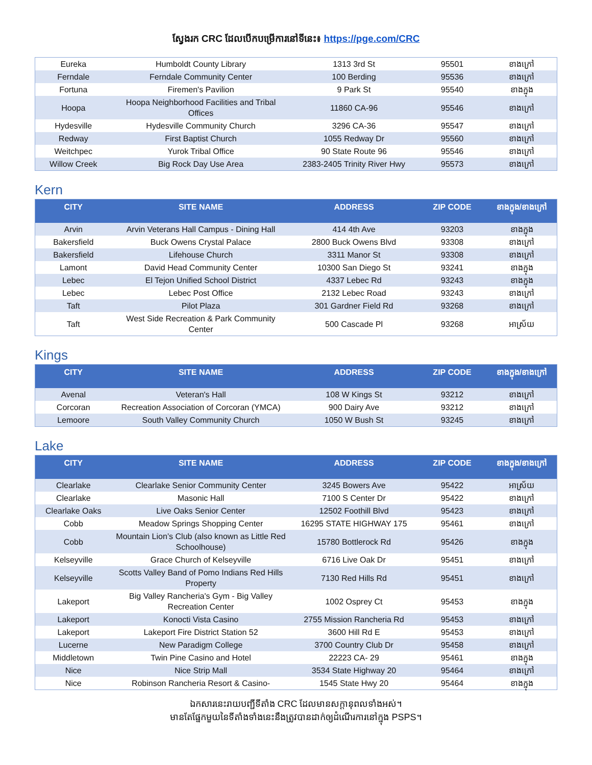ស្វែងរក CRC ដែលបើកបម្រើការនៅទីនេះ៖ https://pge.com/CRC
| Eureka | Humboldt County Library | 1313 3rd St | 95501 | ខាងក្រៅ |
| Ferndale | Ferndale Community Center | 100 Berding | 95536 | ខាងក្រៅ |
| Fortuna | Firemen's Pavilion | 9 Park St | 95540 | ខាងក្នុង |
| Hoopa | Hoopa Neighborhood Facilities and Tribal Offices | 11860 CA-96 | 95546 | ខាងក្រៅ |
| Hydesville | Hydesville Community Church | 3296 CA-36 | 95547 | ខាងក្រៅ |
| Redway | First Baptist Church | 1055 Redway Dr | 95560 | ខាងក្រៅ |
| Weitchpec | Yurok Tribal Office | 90 State Route 96 | 95546 | ខាងក្រៅ |
| Willow Creek | Big Rock Day Use Area | 2383-2405 Trinity River Hwy | 95573 | ខាងក្រៅ |
Kern
| CITY | SITE NAME | ADDRESS | ZIP CODE | ខាងក្នុង/ខាងក្រៅ |
| --- | --- | --- | --- | --- |
| Arvin | Arvin Veterans Hall Campus - Dining Hall | 414 4th Ave | 93203 | ខាងក្នុង |
| Bakersfield | Buck Owens Crystal Palace | 2800 Buck Owens Blvd | 93308 | ខាងក្រៅ |
| Bakersfield | Lifehouse Church | 3311 Manor St | 93308 | ខាងក្រៅ |
| Lamont | David Head Community Center | 10300 San Diego St | 93241 | ខាងក្នុង |
| Lebec | El Tejon Unified School District | 4337 Lebec Rd | 93243 | ខាងក្នុង |
| Lebec | Lebec Post Office | 2132 Lebec Road | 93243 | ខាងក្រៅ |
| Taft | Pilot Plaza | 301 Gardner Field Rd | 93268 | ខាងក្រៅ |
| Taft | West Side Recreation & Park Community Center | 500 Cascade Pl | 93268 | អាស្រ័យ |
Kings
| CITY | SITE NAME | ADDRESS | ZIP CODE | ខាងក្នុង/ខាងក្រៅ |
| --- | --- | --- | --- | --- |
| Avenal | Veteran's Hall | 108 W Kings St | 93212 | ខាងក្រៅ |
| Corcoran | Recreation Association of Corcoran (YMCA) | 900 Dairy Ave | 93212 | ខាងក្រៅ |
| Lemoore | South Valley Community Church | 1050 W Bush St | 93245 | ខាងក្រៅ |
Lake
| CITY | SITE NAME | ADDRESS | ZIP CODE | ខាងក្នុង/ខាងក្រៅ |
| --- | --- | --- | --- | --- |
| Clearlake | Clearlake Senior Community Center | 3245 Bowers Ave | 95422 | អាស្រ័យ |
| Clearlake | Masonic Hall | 7100 S Center Dr | 95422 | ខាងក្រៅ |
| Clearlake Oaks | Live Oaks Senior Center | 12502 Foothill Blvd | 95423 | ខាងក្រៅ |
| Cobb | Meadow Springs Shopping Center | 16295 STATE HIGHWAY 175 | 95461 | ខាងក្រៅ |
| Cobb | Mountain Lion’s Club (also known as Little Red Schoolhouse) | 15780 Bottlerock Rd | 95426 | ខាងក្នុង |
| Kelseyville | Grace Church of Kelseyville | 6716 Live Oak Dr | 95451 | ខាងក្រៅ |
| Kelseyville | Scotts Valley Band of Pomo Indians Red Hills Property | 7130 Red Hills Rd | 95451 | ខាងក្រៅ |
| Lakeport | Big Valley Rancheria's Gym - Big Valley Recreation Center | 1002 Osprey Ct | 95453 | ខាងក្នុង |
| Lakeport | Konocti Vista Casino | 2755 Mission Rancheria Rd | 95453 | ខាងក្រៅ |
| Lakeport | Lakeport Fire District Station 52 | 3600 Hill Rd E | 95453 | ខាងក្រៅ |
| Lucerne | New Paradigm College | 3700 Country Club Dr | 95458 | ខាងក្រៅ |
| Middletown | Twin Pine Casino and Hotel | 22223 CA- 29 | 95461 | ខាងក្នុង |
| Nice | Nice Strip Mall | 3534 State Highway 20 | 95464 | ខាងក្រៅ |
| Nice | Robinson Rancheria Resort & Casino- | 1545 State Hwy 20 | 95464 | ខាងក្នុង |
ឯកសារនេះរាយបញ្ជីទីតាំង CRC ដែលមានសក្តានុពលទាំងអស់។
មានតែផ្នែកមួយនៃទីតាំងទាំងនេះនឹងត្រូវបានដាក់ឲ្យដំណើរការនៅក្នុង PSPS។